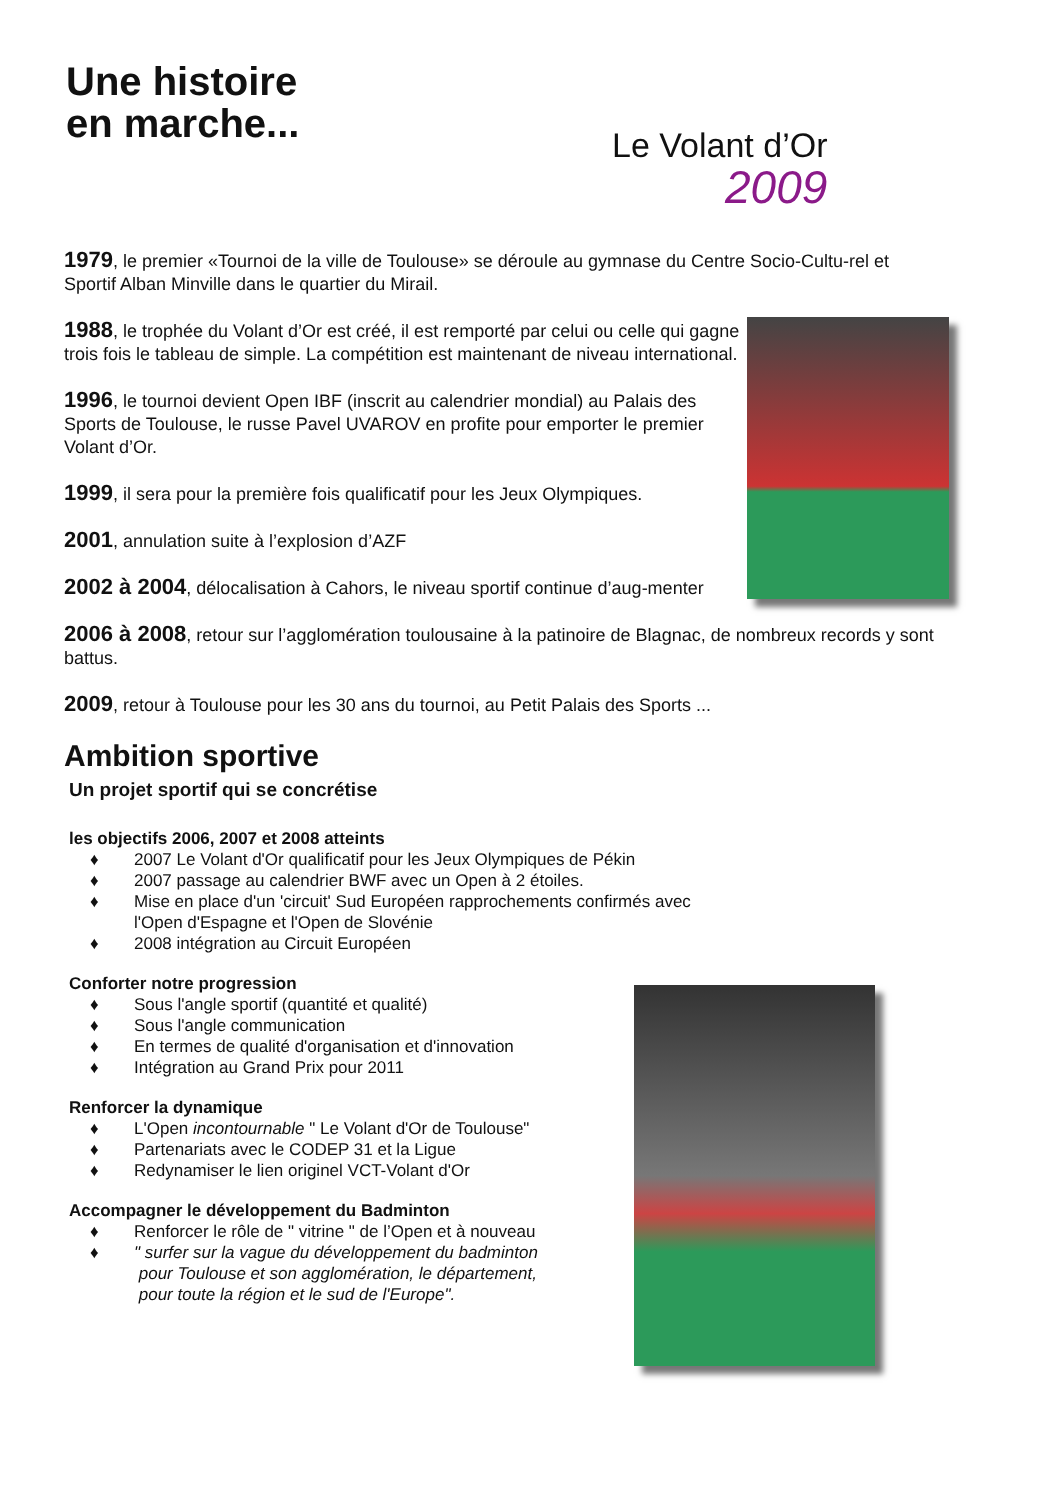Une histoire
en marche...
Le Volant d’Or
2009
1979, le premier «Tournoi de la ville de Toulouse» se déroule au gymnase du Centre Socio-Cultu-rel et Sportif Alban Minville dans le quartier du Mirail.
1988, le trophée du Volant d’Or est créé, il est remporté par celui ou celle qui gagne trois fois le tableau de simple. La compétition est maintenant de niveau international.
1996, le tournoi devient Open IBF (inscrit au calendrier mondial) au Palais des Sports de Toulouse, le russe Pavel UVAROV en profite pour emporter le premier Volant d’Or.
1999, il sera pour la première fois qualificatif pour les Jeux Olympiques.
2001, annulation suite à l’explosion d’AZF
2002 à 2004, délocalisation à Cahors, le niveau sportif continue d’aug-menter
2006 à 2008, retour sur l’agglomération toulousaine à la patinoire de Blagnac, de nombreux records y sont battus.
2009, retour à Toulouse pour les 30 ans du tournoi, au Petit Palais des Sports ...
Ambition sportive
Un projet sportif qui se concrétise
les objectifs 2006, 2007 et 2008 atteints
♦ 2007 Le Volant d'Or qualificatif pour les Jeux Olympiques de Pékin
♦ 2007 passage au calendrier BWF avec un Open à 2 étoiles.
♦ Mise en place d'un 'circuit' Sud Européen rapprochements confirmés avec
l'Open d'Espagne et l'Open de Slovénie
♦ 2008 intégration au Circuit Européen
Conforter notre progression
♦ Sous l'angle sportif (quantité et qualité)
♦ Sous l'angle communication
♦ En termes de qualité d'organisation et d'innovation
♦ Intégration au Grand Prix pour 2011
Renforcer la dynamique
♦ L'Open incontournable " Le Volant d'Or de Toulouse"
♦ Partenariats avec le CODEP 31 et la Ligue
♦ Redynamiser le lien originel VCT-Volant d'Or
Accompagner le développement du Badminton
♦ Renforcer le rôle de " vitrine " de l’Open et à nouveau
♦ " surfer sur la vague du développement du badminton
pour Toulouse et son agglomération, le département,
pour toute la région et le sud de l'Europe".